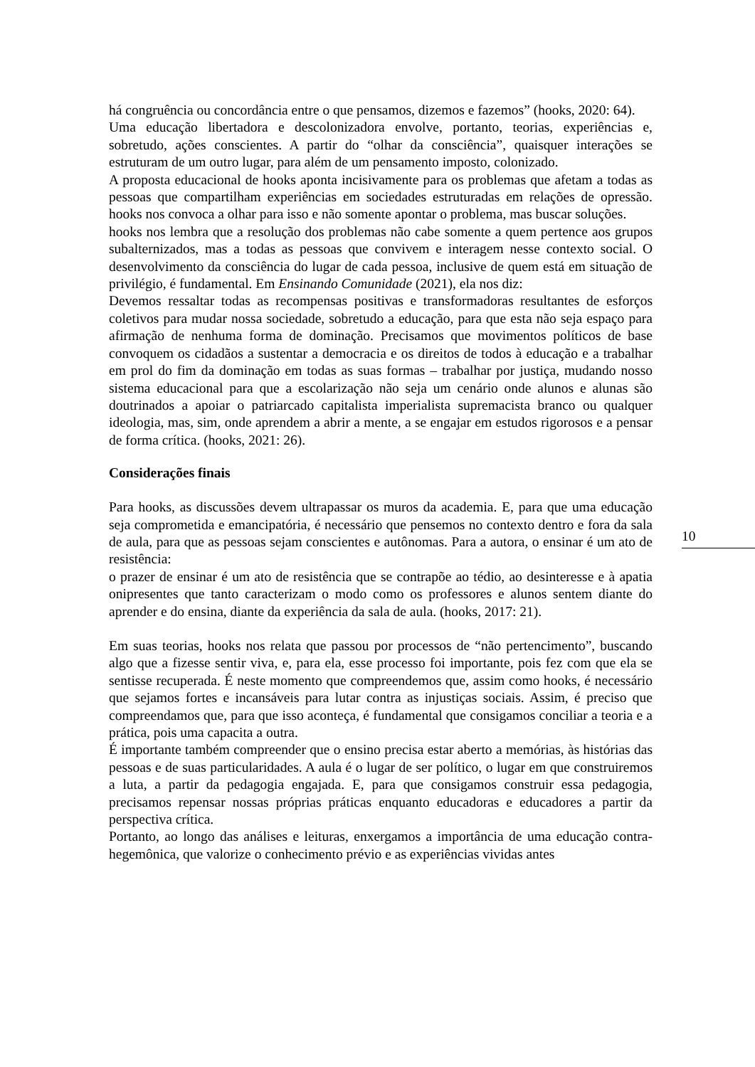há congruência ou concordância entre o que pensamos, dizemos e fazemos” (hooks, 2020: 64).
Uma educação libertadora e descolonizadora envolve, portanto, teorias, experiências e, sobretudo, ações conscientes. A partir do “olhar da consciência”, quaisquer interações se estruturam de um outro lugar, para além de um pensamento imposto, colonizado.
A proposta educacional de hooks aponta incisivamente para os problemas que afetam a todas as pessoas que compartilham experiências em sociedades estruturadas em relações de opressão. hooks nos convoca a olhar para isso e não somente apontar o problema, mas buscar soluções.
hooks nos lembra que a resolução dos problemas não cabe somente a quem pertence aos grupos subalternizados, mas a todas as pessoas que convivem e interagem nesse contexto social. O desenvolvimento da consciência do lugar de cada pessoa, inclusive de quem está em situação de privilégio, é fundamental. Em Ensinando Comunidade (2021), ela nos diz:
Devemos ressaltar todas as recompensas positivas e transformadoras resultantes de esforços coletivos para mudar nossa sociedade, sobretudo a educação, para que esta não seja espaço para afirmação de nenhuma forma de dominação. Precisamos que movimentos políticos de base convoquem os cidadãos a sustentar a democracia e os direitos de todos à educação e a trabalhar em prol do fim da dominação em todas as suas formas – trabalhar por justiça, mudando nosso sistema educacional para que a escolarização não seja um cenário onde alunos e alunas são doutrinados a apoiar o patriarcado capitalista imperialista supremacista branco ou qualquer ideologia, mas, sim, onde aprendem a abrir a mente, a se engajar em estudos rigorosos e a pensar de forma crítica. (hooks, 2021: 26).
Considerações finais
Para hooks, as discussões devem ultrapassar os muros da academia. E, para que uma educação seja comprometida e emancipatória, é necessário que pensemos no contexto dentro e fora da sala de aula, para que as pessoas sejam conscientes e autônomas. Para a autora, o ensinar é um ato de resistência:
o prazer de ensinar é um ato de resistência que se contrapõe ao tédio, ao desinteresse e à apatia onipresentes que tanto caracterizam o modo como os professores e alunos sentem diante do aprender e do ensina, diante da experiência da sala de aula. (hooks, 2017: 21).
Em suas teorias, hooks nos relata que passou por processos de “não pertencimento”, buscando algo que a fizesse sentir viva, e, para ela, esse processo foi importante, pois fez com que ela se sentisse recuperada. É neste momento que compreendemos que, assim como hooks, é necessário que sejamos fortes e incansáveis para lutar contra as injustiças sociais. Assim, é preciso que compreendamos que, para que isso aconteça, é fundamental que consigamos conciliar a teoria e a prática, pois uma capacita a outra.
É importante também compreender que o ensino precisa estar aberto a memórias, às histórias das pessoas e de suas particularidades. A aula é o lugar de ser político, o lugar em que construiremos a luta, a partir da pedagogia engajada. E, para que consigamos construir essa pedagogia, precisamos repensar nossas próprias práticas enquanto educadoras e educadores a partir da perspectiva crítica.
Portanto, ao longo das análises e leituras, enxergamos a importância de uma educação contra-hegemônica, que valorize o conhecimento prévio e as experiências vividas antes
10